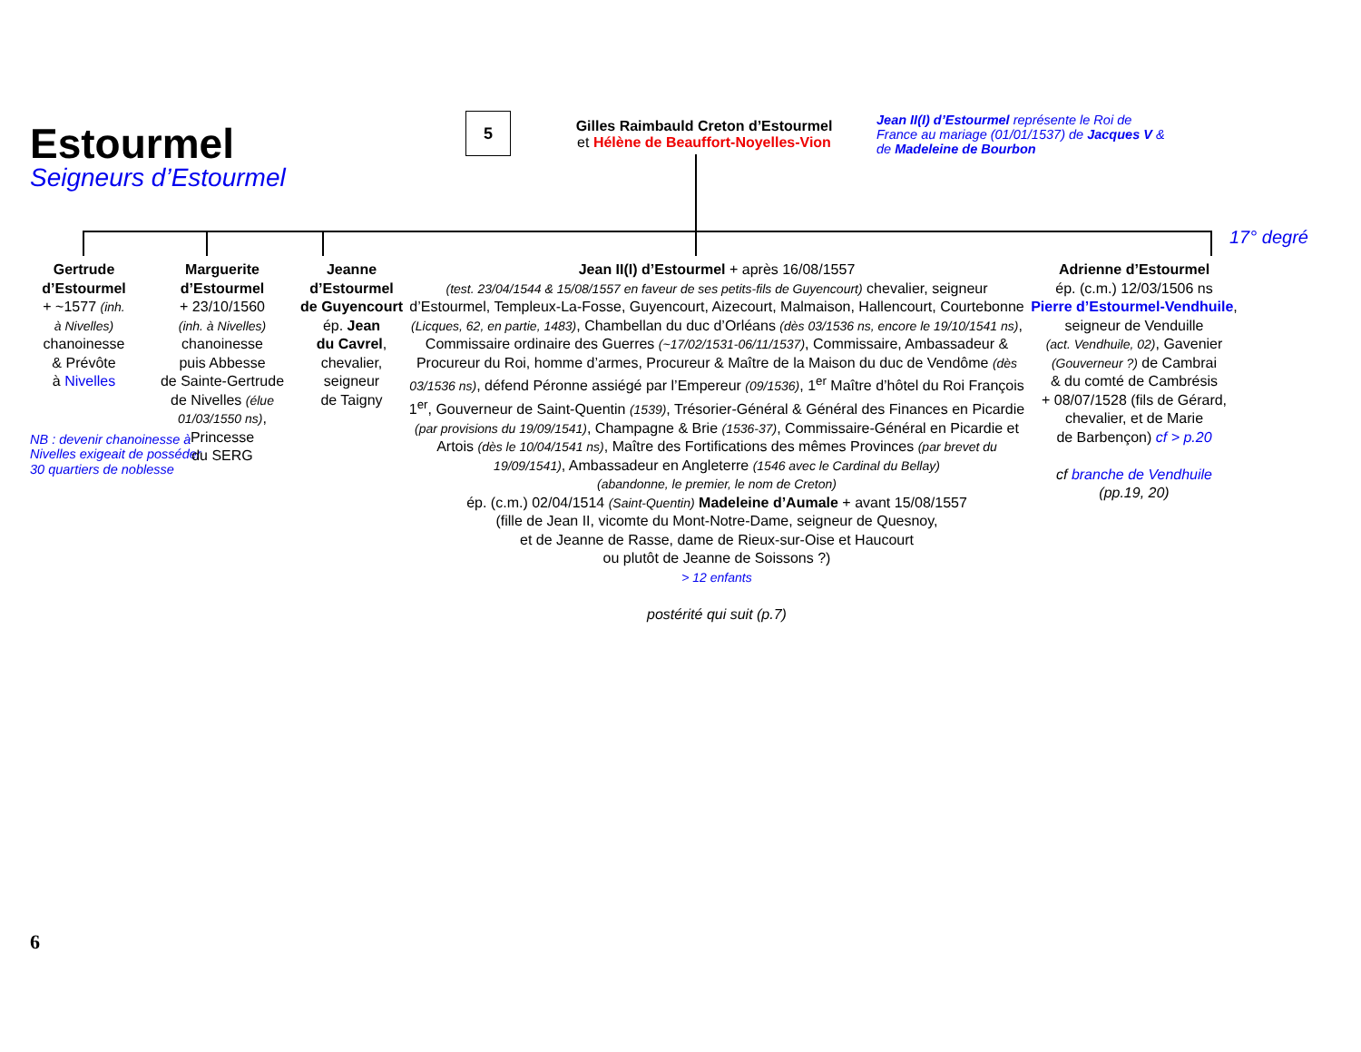Estourmel
Seigneurs d’Estourmel
5
Gilles Raimbauld Creton d’Estourmel
et Hélène de Beauffort-Noyelles-Vion
Jean II(I) d’Estourmel représente le Roi de France au mariage (01/01/1537) de Jacques V & de Madeleine de Bourbon
17° degré
Gertrude
d’Estourmel
+ ~1577 (inh.
à Nivelles)
chanoinesse
& Prévôte
à Nivelles
NB : devenir chanoinesse à Nivelles exigeait de posséder 30 quartiers de noblesse
Marguerite
d’Estourmel
+ 23/10/1560
(inh. à Nivelles)
chanoinesse
puis Abbesse
de Sainte-Gertrude
de Nivelles (élue 01/03/1550 ns),
Princesse
du SERG
Jeanne
d’Estourmel
de Guyencourt
ép. Jean
du Cavrel,
chevalier,
seigneur
de Taigny
Jean II(I) d’Estourmel + après 16/08/1557
(test. 23/04/1544 & 15/08/1557 en faveur de ses petits-fils de Guyencourt) chevalier, seigneur d’Estourmel, Templeux-La-Fosse, Guyencourt, Aizecourt, Malmaison, Hallencourt, Courtebonne (Licques, 62, en partie, 1483), Chambellan du duc d’Orléans (dès 03/1536 ns, encore le 19/10/1541 ns), Commissaire ordinaire des Guerres (~17/02/1531-06/11/1537), Commissaire, Ambassadeur & Procureur du Roi, homme d’armes, Procureur & Maître de la Maison du duc de Vendôme (dès 03/1536 ns), défend Péronne assiégé par l’Empereur (09/1536), 1<sup>er</sup> Maître d’hôtel du Roi François 1<sup>er</sup>, Gouverneur de Saint-Quentin (1539), Trésorier-Général & Général des Finances en Picardie (par provisions du 19/09/1541), Champagne & Brie (1536-37), Commissaire-Général en Picardie et Artois (dès le 10/04/1541 ns), Maître des Fortifications des mêmes Provinces (par brevet du 19/09/1541), Ambassadeur en Angleterre (1546 avec le Cardinal du Bellay)
(abandonne, le premier, le nom de Creton)
ép. (c.m.) 02/04/1514 (Saint-Quentin) Madeleine d’Aumale + avant 15/08/1557
(fille de Jean II, vicomte du Mont-Notre-Dame, seigneur de Quesnoy,
et de Jeanne de Rasse, dame de Rieux-sur-Oise et Haucourt
ou plutôt de Jeanne de Soissons ?)
> 12 enfants
postérité qui suit (p.7)
Adrienne d’Estourmel
ép. (c.m.) 12/03/1506 ns
Pierre d’Estourmel-Vendhuile,
seigneur de Venduille
(act. Vendhuile, 02), Gavenier (Gouverneur ?) de Cambrai
& du comté de Cambrésis
+ 08/07/1528 (fils de Gérard, chevalier, et de Marie
de Barbençon) cf > p.20
cf branche de Vendhuile
(pp.19, 20)
6